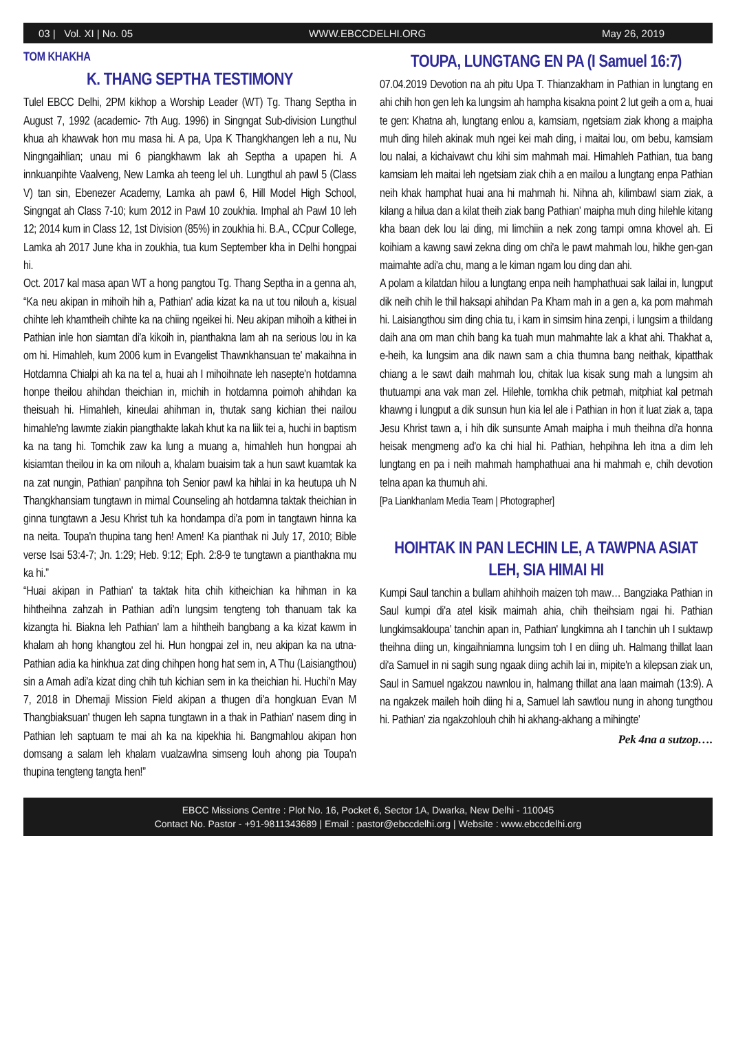03 | Vol. XI | No. 05 WWW.EBCCDELHI.ORG May 26, 2019
TOM KHAKHA
K. THANG SEPTHA TESTIMONY
Tulel EBCC Delhi, 2PM kikhop a Worship Leader (WT) Tg. Thang Septha in August 7, 1992 (academic- 7th Aug. 1996) in Singngat Sub-division Lungthul khua ah khawvak hon mu masa hi. A pa, Upa K Thangkhangen leh a nu, Nu Ningngaihlian; unau mi 6 piangkhawm lak ah Septha a upapen hi. A innkuanpihte Vaalveng, New Lamka ah teeng lel uh. Lungthul ah pawl 5 (Class V) tan sin, Ebenezer Academy, Lamka ah pawl 6, Hill Model High School, Singngat ah Class 7-10; kum 2012 in Pawl 10 zoukhia. Imphal ah Pawl 10 leh 12; 2014 kum in Class 12, 1st Division (85%) in zoukhia hi. B.A., CCpur College, Lamka ah 2017 June kha in zoukhia, tua kum September kha in Delhi hongpai hi.
Oct. 2017 kal masa apan WT a hong pangtou Tg. Thang Septha in a genna ah, “Ka neu akipan in mihoih hih a, Pathian' adia kizat ka na ut tou nilouh a, kisual chihte leh khamtheih chihte ka na chiing ngeikei hi. Neu akipan mihoih a kithei in Pathian inle hon siamtan di'a kikoih in, pianthakna lam ah na serious lou in ka om hi. Himahleh, kum 2006 kum in Evangelist Thawnkhansuan te' makaihna in Hotdamna Chialpi ah ka na tel a, huai ah I mihoihnate leh nasepte'n hotdamna honpe theilou ahihdan theichian in, michih in hotdamna poimoh ahihdan ka theisuah hi. Himahleh, kineulai ahihman in, thutak sang kichian thei nailou himahle'ng lawmte ziakin piangthakte lakah khut ka na liik tei a, huchi in baptism ka na tang hi. Tomchik zaw ka lung a muang a, himahleh hun hongpai ah kisiamtan theilou in ka om nilouh a, khalam buaisim tak a hun sawt kuamtak ka na zat nungin, Pathian' panpihna toh Senior pawl ka hihlai in ka heutupa uh N Thangkhansiam tungtawn in mimal Counseling ah hotdamna taktak theichian in ginna tungtawn a Jesu Khrist tuh ka hondampa di'a pom in tangtawn hinna ka na neita. Toupa'n thupina tang hen! Amen! Ka pianthak ni July 17, 2010; Bible verse Isai 53:4-7; Jn. 1:29; Heb. 9:12; Eph. 2:8-9 te tungtawn a pianthakna mu ka hi.”
“Huai akipan in Pathian' ta taktak hita chih kitheichian ka hihman in ka hihtheihna zahzah in Pathian adi'n lungsim tengteng toh thanuam tak ka kizangta hi. Biakna leh Pathian' lam a hihtheih bangbang a ka kizat kawm in khalam ah hong khangtou zel hi. Hun hongpai zel in, neu akipan ka na utna- Pathian adia ka hinkhua zat ding chihpen hong hat sem in, A Thu (Laisiangthou) sin a Amah adi'a kizat ding chih tuh kichian sem in ka theichian hi. Huchi'n May 7, 2018 in Dhemaji Mission Field akipan a thugen di'a hongkuan Evan M Thangbiaksuan' thugen leh sapna tungtawn in a thak in Pathian' nasem ding in Pathian leh saptuam te mai ah ka na kipekhia hi. Bangmahlou akipan hon domsang a salam leh khalam vualzawlna simseng louh ahong pia Toupa'n thupina tengteng tangta hen!”
TOUPA, LUNGTANG EN PA (I Samuel 16:7)
07.04.2019 Devotion na ah pitu Upa T. Thianzakham in Pathian in lungtang en ahi chih hon gen leh ka lungsim ah hampha kisakna point 2 lut geih a om a, huai te gen: Khatna ah, lungtang enlou a, kamsiam, ngetsiam ziak khong a maipha muh ding hileh akinak muh ngei kei mah ding, i maitai lou, om bebu, kamsiam lou nalai, a kichaivawt chu kihi sim mahmah mai. Himahleh Pathian, tua bang kamsiam leh maitai leh ngetsiam ziak chih a en mailou a lungtang enpa Pathian neih khak hamphat huai ana hi mahmah hi. Nihna ah, kilimbawl siam ziak, a kilang a hilua dan a kilat theih ziak bang Pathian' maipha muh ding hilehle kitang kha baan dek lou lai ding, mi limchiin a nek zong tampi omna khovel ah. Ei koihiam a kawng sawi zekna ding om chi'a le pawt mahmah lou, hikhe gen-gan maimahte adi'a chu, mang a le kiman ngam lou ding dan ahi.
A polam a kilatdan hilou a lungtang enpa neih hamphathuai sak lailai in, lungput dik neih chih le thil haksapi ahihdan Pa Kham mah in a gen a, ka pom mahmah hi. Laisiangthou sim ding chia tu, i kam in simsim hina zenpi, i lungsim a thildang daih ana om man chih bang ka tuah mun mahmahte lak a khat ahi. Thakhat a, e-heih, ka lungsim ana dik nawn sam a chia thumna bang neithak, kipatthak chiang a le sawt daih mahmah lou, chitak lua kisak sung mah a lungsim ah thutuampi ana vak man zel. Hilehle, tomkha chik petmah, mitphiat kal petmah khawng i lungput a dik sunsun hun kia lel ale i Pathian in hon it luat ziak a, tapa Jesu Khrist tawn a, i hih dik sunsunte Amah maipha i muh theihna di'a honna heisak mengmeng ad'o ka chi hial hi. Pathian, hehpihna leh itna a dim leh lungtang en pa i neih mahmah hamphathuai ana hi mahmah e, chih devotion telna apan ka thumuh ahi.
[Pa Liankhanlam Media Team | Photographer]
HOIHTAK IN PAN LECHIN LE, A TAWPNA ASIAT LEH, SIA HIMAI HI
Kumpi Saul tanchin a bullam ahihhoih maizen toh maw… Bangziaka Pathian in Saul kumpi di'a atel kisik maimah ahia, chih theihsiam ngai hi. Pathian lungkimsakloupa' tanchin apan in, Pathian' lungkimna ah I tanchin uh I suktawp theihna diing un, kingaihniamna lungsim toh I en diing uh. Halmang thillat laan di'a Samuel in ni sagih sung ngaak diing achih lai in, mipite'n a kilepsan ziak un, Saul in Samuel ngakzou nawnlou in, halmang thillat ana laan maimah (13:9). A na ngakzek maileh hoih diing hi a, Samuel lah sawtlou nung in ahong tungthou hi. Pathian' zia ngakzohlouh chih hi akhang-akhang a mihingte'
Pek 4na a sutzop….
EBCC Missions Centre : Plot No. 16, Pocket 6, Sector 1A, Dwarka, New Delhi - 110045
Contact No. Pastor - +91-9811343689 | Email : pastor@ebccdelhi.org | Website : www.ebccdelhi.org